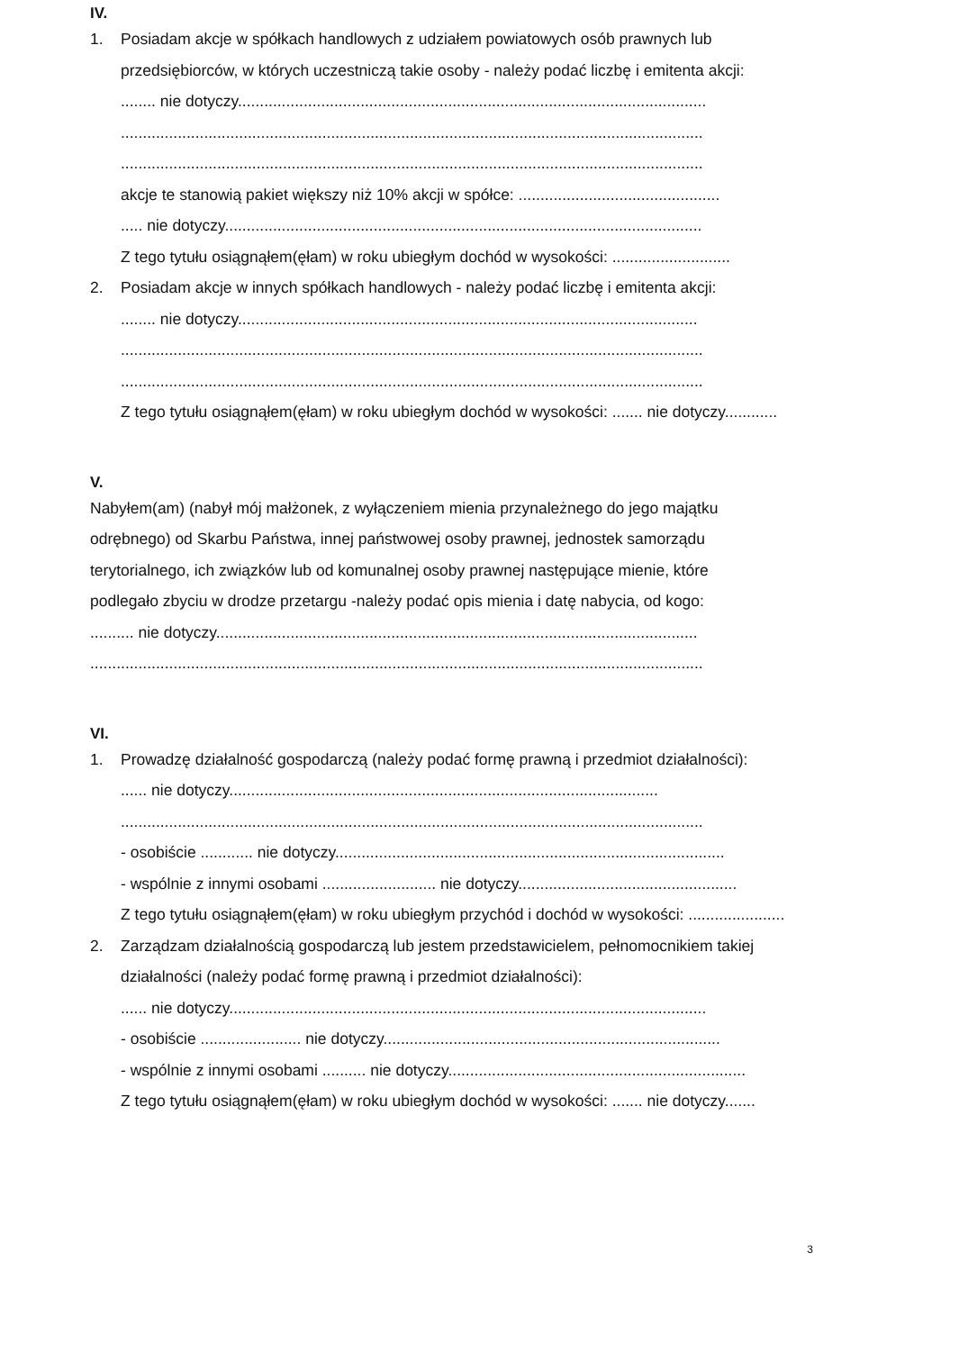IV.
1. Posiadam akcje w spółkach handlowych z udziałem powiatowych osób prawnych lub
przedsiębiorców, w których uczestniczą takie osoby - należy podać liczbę i emitenta akcji:
........ nie dotyczy...........................................................................................................
.....................................................................................................................................
.....................................................................................................................................
akcje te stanowią pakiet większy niż 10% akcji w spółce: ..............................................
..... nie dotyczy.............................................................................................................
Z tego tytułu osiągnąłem(ęłam) w roku ubiegłym dochód w wysokości: ...........................
2. Posiadam akcje w innych spółkach handlowych - należy podać liczbę i emitenta akcji:
........ nie dotyczy.........................................................................................................
.....................................................................................................................................
.....................................................................................................................................
Z tego tytułu osiągnąłem(ęłam) w roku ubiegłym dochód w wysokości: ....... nie dotyczy............
V.
Nabyłem(am) (nabył mój małżonek, z wyłączeniem mienia przynależnego do jego majątku
odrębnego) od Skarbu Państwa, innej państwowej osoby prawnej, jednostek samorządu
terytorialnego, ich związków lub od komunalnej osoby prawnej następujące mienie, które
podlegało zbyciu w drodze przetargu -należy podać opis mienia i datę nabycia, od kogo:
.......... nie dotyczy..............................................................................................................
............................................................................................................................................
VI.
1. Prowadzę działalność gospodarczą (należy podać formę prawną i przedmiot działalności):
...... nie dotyczy..................................................................................................
.....................................................................................................................................
- osobiście ............ nie dotyczy.........................................................................................
- wspólnie z innymi osobami .......................... nie dotyczy..................................................
Z tego tytułu osiągnąłem(ęłam) w roku ubiegłym przychód i dochód w wysokości: ......................
2. Zarządzam działalnością gospodarczą lub jestem przedstawicielem, pełnomocnikiem takiej
działalności (należy podać formę prawną i przedmiot działalności):
...... nie dotyczy.............................................................................................................
- osobiście ....................... nie dotyczy.............................................................................
- wspólnie z innymi osobami .......... nie dotyczy....................................................................
Z tego tytułu osiągnąłem(ęłam) w roku ubiegłym dochód w wysokości: ....... nie dotyczy.......
3